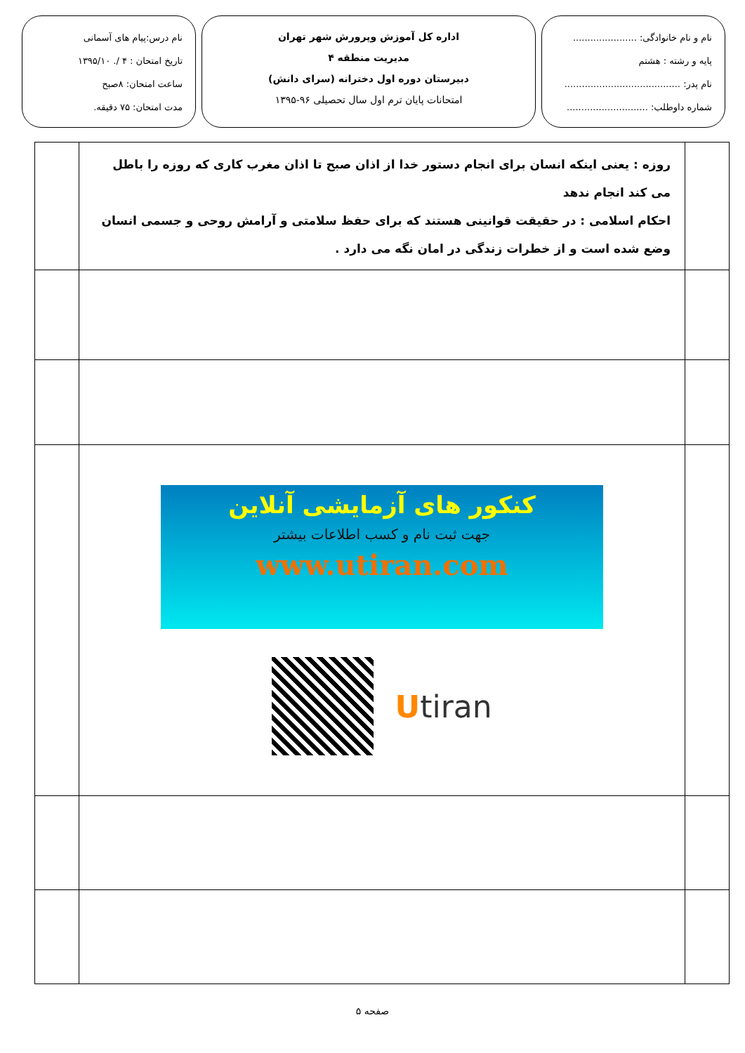نام و نام خانوادگی: ......................
پایه و رشته : هشتم
نام پدر: ........................................
شماره داوطلب: ............................
اداره کل آموزش وپرورش شهر تهران
مدیریت منطقه ۴
دبیرستان دوره اول دخترانه (سرای دانش)
امتحانات پایان ترم اول سال تحصیلی ۹۶-۱۳۹۵
نام درس:پیام های آسمانی
تاریخ امتحان : ۴ /. ۱۳۹۵/۱۰
ساعت امتحان: ۸صبح
مدت امتحان: ۷۵ دقیقه.
| | روزه : یعنی اینکه انسان برای انجام دستور خدا از اذان صبح تا اذان مغرب کاری که روزه را باطل می کند انجام ندهد احکام اسلامی : در حقیقت قوانینی هستند که برای حفظ سلامتی و آرامش روحی و جسمی انسان وضع شده است و از خطرات زندگی در امان نگه می دارد . | |
| | کنکور های آزمایشی آنلاین جهت ثبت نام و کسب اطلاعات بیشتر www.utiran.com U tiran | |
صفحه ۵